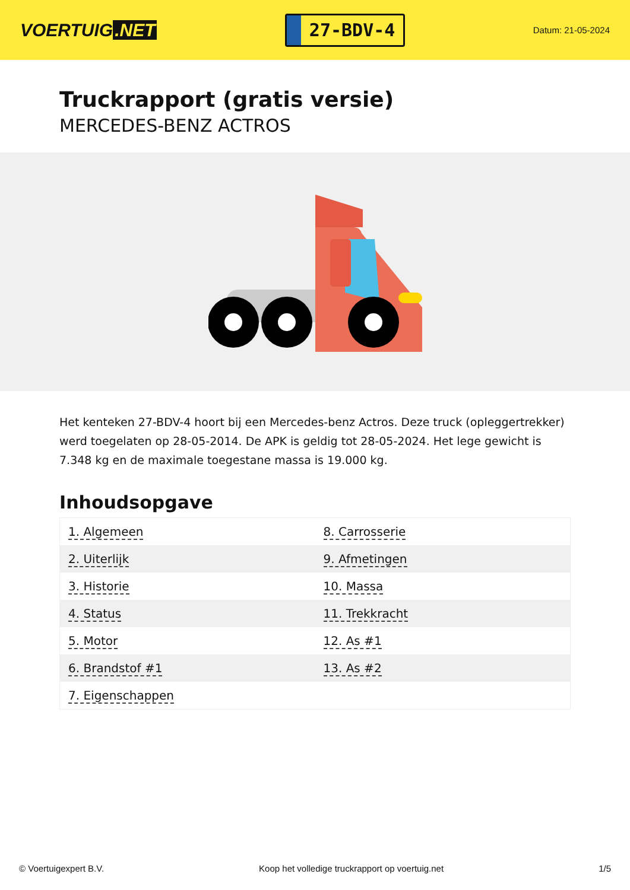VOERTUIG.NET
27-BDV-4
Datum: 21-05-2024
Truckrapport (gratis versie)
MERCEDES-BENZ ACTROS
Het kenteken 27-BDV-4 hoort bij een Mercedes-benz Actros. Deze truck (opleggertrekker) werd toegelaten op 28-05-2014. De APK is geldig tot 28-05-2024. Het lege gewicht is 7.348 kg en de maximale toegestane massa is 19.000 kg.
Inhoudsopgave
| 1. Algemeen | 8. Carrosserie |
| 2. Uiterlijk | 9. Afmetingen |
| 3. Historie | 10. Massa |
| 4. Status | 11. Trekkracht |
| 5. Motor | 12. As #1 |
| 6. Brandstof #1 | 13. As #2 |
| 7. Eigenschappen | |
© Voertuigexpert B.V. Koop het volledige truckrapport op voertuig.net 1/5